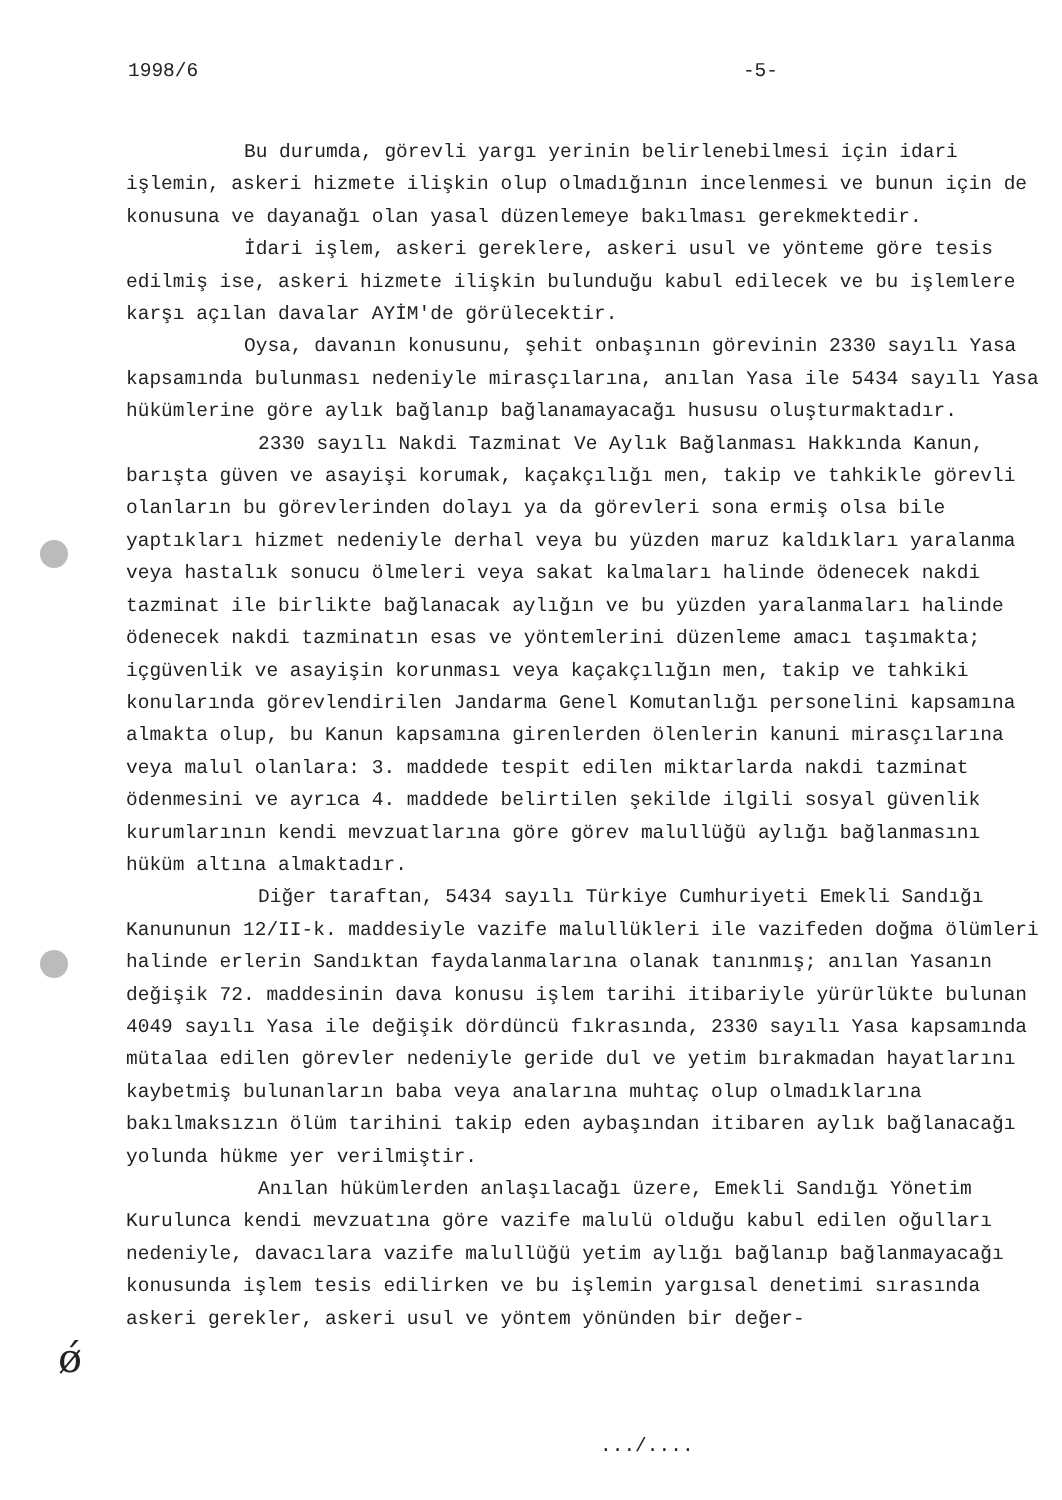1998/6 -5-
Bu durumda, görevli yargı yerinin belirlenebilmesi için idari işlemin, askeri hizmete ilişkin olup olmadığının incelenmesi ve bunun için de konusuna ve dayanağı olan yasal düzenlemeye bakılması gerekmektedir.
İdari işlem, askeri gereklere, askeri usul ve yönteme göre tesis edilmiş ise, askeri hizmete ilişkin bulunduğu kabul edilecek ve bu işlemlere karşı açılan davalar AYİM'de görülecektir.
Oysa, davanın konusunu, şehit onbaşının görevinin 2330 sayılı Yasa kapsamında bulunması nedeniyle mirasçılarına, anılan Yasa ile 5434 sayılı Yasa hükümlerine göre aylık bağlanıp bağlanamayacağı hususu oluşturmaktadır.
2330 sayılı Nakdi Tazminat Ve Aylık Bağlanması Hakkında Kanun, barışta güven ve asayişi korumak, kaçakçılığı men, takip ve tahkikle görevli olanların bu görevlerinden dolayı ya da görevleri sona ermiş olsa bile yaptıkları hizmet nedeniyle derhal veya bu yüzden maruz kaldıkları yaralanma veya hastalık sonucu ölmeleri veya sakat kalmaları halinde ödenecek nakdi tazminat ile birlikte bağlanacak aylığın ve bu yüzden yaralanmaları halinde ödenecek nakdi tazminatın esas ve yöntemlerini düzenleme amacı taşımakta; içgüvenlik ve asayişin korunması veya kaçakçılığın men, takip ve tahkiki konularında görevlendirilen Jandarma Genel Komutanlığı personelini kapsamına almakta olup, bu Kanun kapsamına girenlerden ölenlerin kanuni mirasçılarına veya malul olanlara: 3. maddede tespit edilen miktarlarda nakdi tazminat ödenmesini ve ayrıca 4. maddede belirtilen şekilde ilgili sosyal güvenlik kurumlarının kendi mevzuatlarına göre görev malullüğü aylığı bağlanmasını hüküm altına almaktadır.
Diğer taraftan, 5434 sayılı Türkiye Cumhuriyeti Emekli Sandığı Kanununun 12/II-k. maddesiyle vazife malullükleri ile vazifeden doğma ölümleri halinde erlerin Sandıktan faydalanmalarına olanak tanınmış; anılan Yasanın değişik 72. maddesinin dava konusu işlem tarihi itibariyle yürürlükte bulunan 4049 sayılı Yasa ile değişik dördüncü fıkrasında, 2330 sayılı Yasa kapsamında mütalaa edilen görevler nedeniyle geride dul ve yetim bırakmadan hayatlarını kaybetmiş bulunanların baba veya analarına muhtaç olup olmadıklarına bakılmaksızın ölüm tarihini takip eden aybaşından itibaren aylık bağlanacağı yolunda hükme yer verilmiştir.
Anılan hükümlerden anlaşılacağı üzere, Emekli Sandığı Yönetim Kurulunca kendi mevzuatına göre vazife malulü olduğu kabul edilen oğulları nedeniyle, davacılara vazife malullüğü yetim aylığı bağlanıp bağlanmayacağı konusunda işlem tesis edilirken ve bu işlemin yargısal denetimi sırasında askeri gerekler, askeri usul ve yöntem yönünden bir değer-
ǿ
.../....